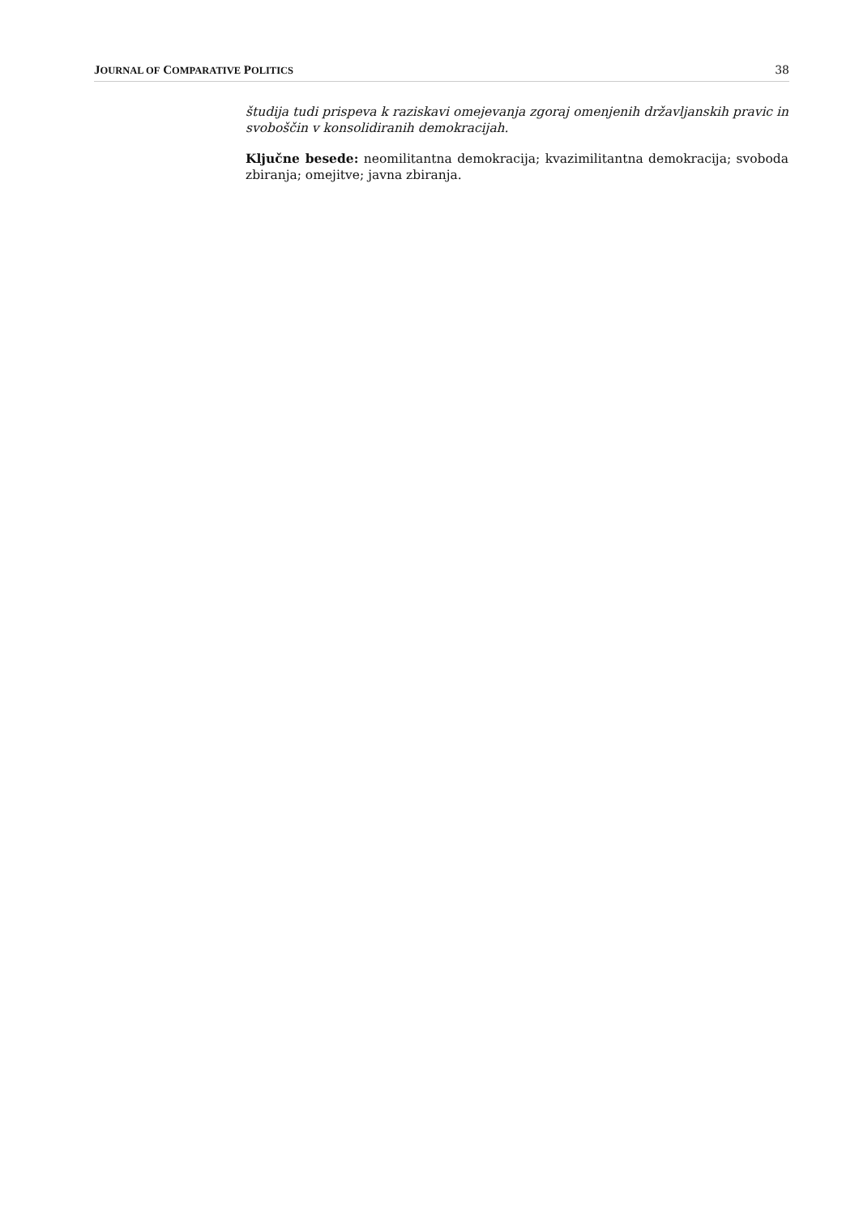JOURNAL OF COMPARATIVE POLITICS 38
študija tudi prispeva k raziskavi omejevanja zgoraj omenjenih državljanskih pravic in svoboščin v konsolidiranih demokracijah.
Ključne besede: neomilitantna demokracija; kvazimilitantna demokracija; svoboda zbiranja; omejitve; javna zbiranja.